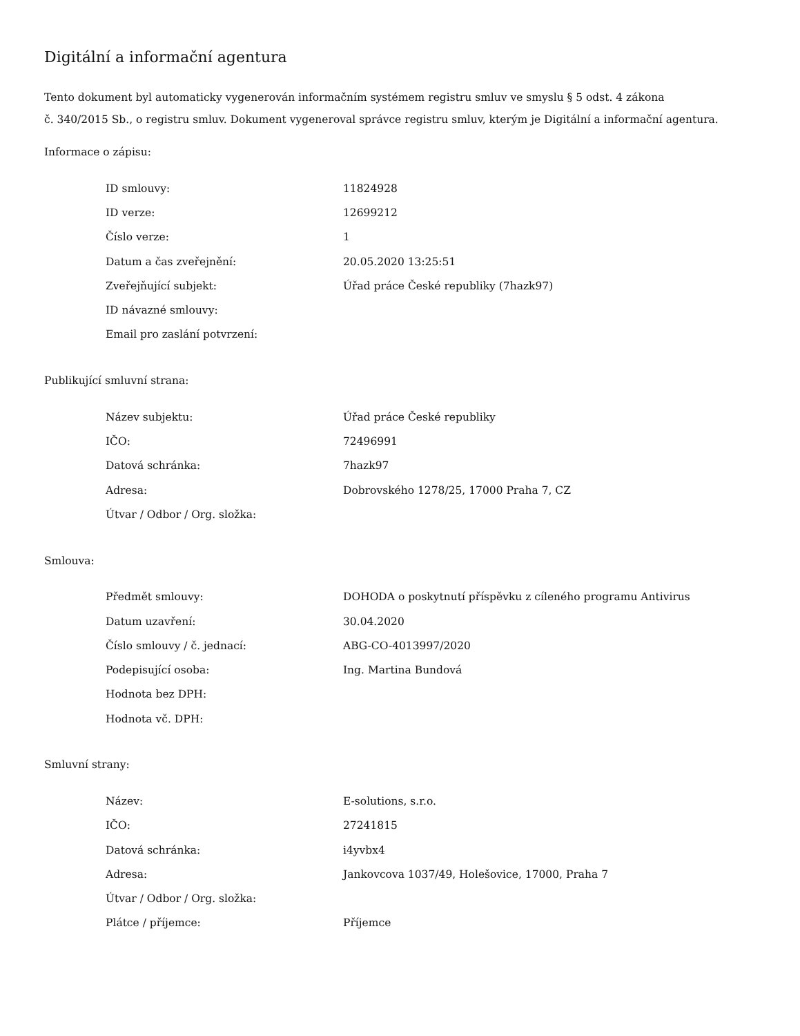Digitální a informační agentura
Tento dokument byl automaticky vygenerován informačním systémem registru smluv ve smyslu § 5 odst. 4 zákona
č. 340/2015 Sb., o registru smluv. Dokument vygeneroval správce registru smluv, kterým je Digitální a informační agentura.
Informace o zápisu:
| ID smlouvy: | 11824928 |
| ID verze: | 12699212 |
| Číslo verze: | 1 |
| Datum a čas zveřejnění: | 20.05.2020 13:25:51 |
| Zveřejňující subjekt: | Úřad práce České republiky (7hazk97) |
| ID návazné smlouvy: | |
| Email pro zaslání potvrzení: | |
Publikující smluvní strana:
| Název subjektu: | Úřad práce České republiky |
| IČO: | 72496991 |
| Datová schránka: | 7hazk97 |
| Adresa: | Dobrovského 1278/25, 17000 Praha 7, CZ |
| Útvar / Odbor / Org. složka: | |
Smlouva:
| Předmět smlouvy: | DOHODA o poskytnutí příspěvku z cíleného programu Antivirus |
| Datum uzavření: | 30.04.2020 |
| Číslo smlouvy / č. jednací: | ABG-CO-4013997/2020 |
| Podepisující osoba: | Ing. Martina Bundová |
| Hodnota bez DPH: | |
| Hodnota vč. DPH: | |
Smluvní strany:
| Název: | E-solutions, s.r.o. |
| IČO: | 27241815 |
| Datová schránka: | i4yvbx4 |
| Adresa: | Jankovcova 1037/49, Holešovice, 17000, Praha 7 |
| Útvar / Odbor / Org. složka: | |
| Plátce / příjemce: | Příjemce |